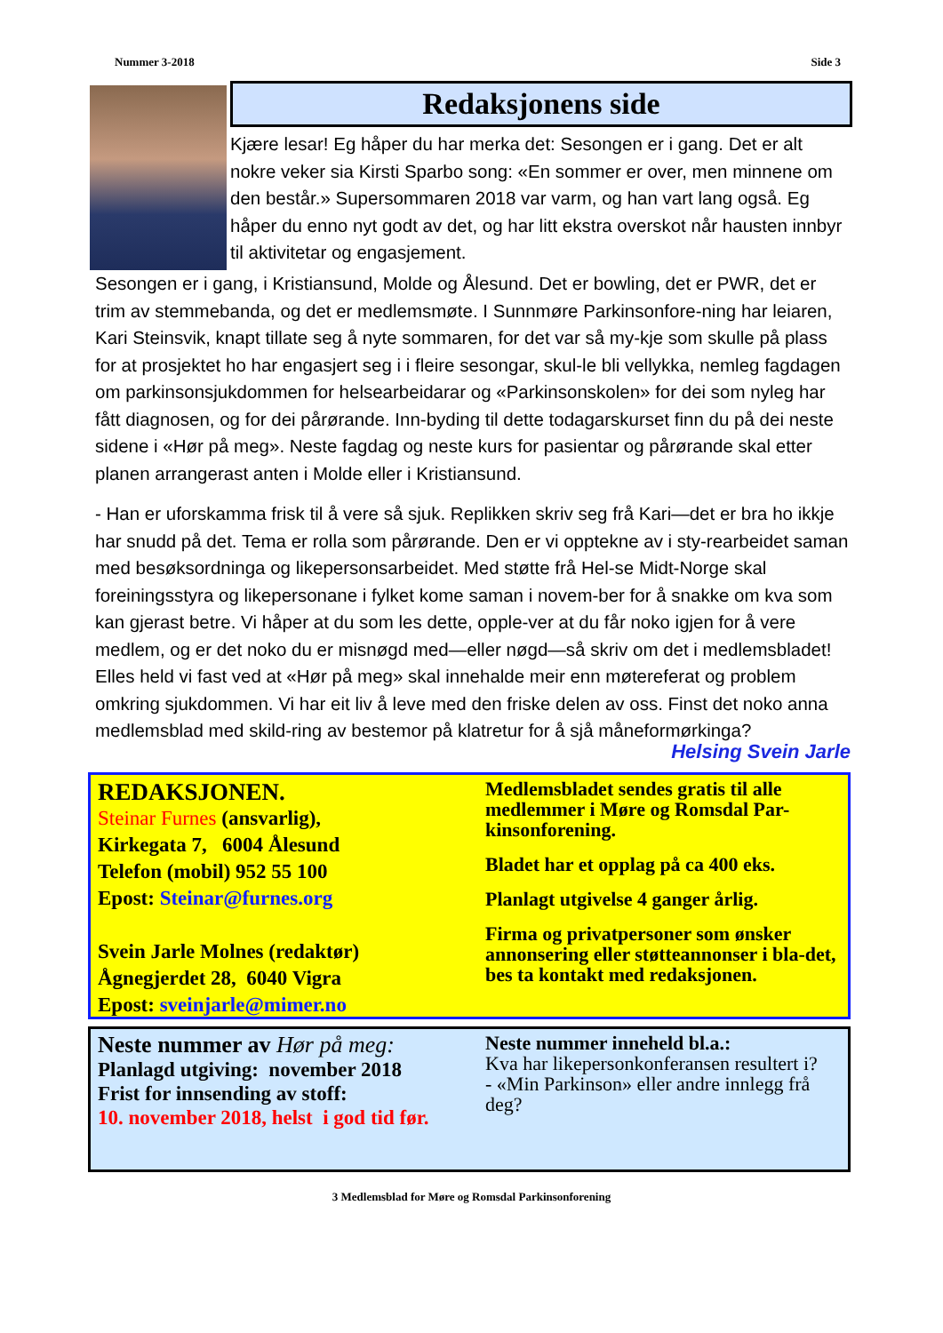Nummer 3-2018 Side 3
Redaksjonens side
Kjære lesar! Eg håper du har merka det: Sesongen er i gang. Det er alt nokre veker sia Kirsti Sparbo song: «En sommer er over, men minnene om den består.» Supersommaren 2018 var varm, og han vart lang også. Eg håper du enno nyt godt av det, og har litt ekstra overskot når hausten innbyr til aktivitetar og engasjement.
Sesongen er i gang, i Kristiansund, Molde og Ålesund. Det er bowling, det er PWR, det er trim av stemmebanda, og det er medlemsmøte. I Sunnmøre Parkinsonfore-ning har leiaren, Kari Steinsvik, knapt tillate seg å nyte sommaren, for det var så my-kje som skulle på plass for at prosjektet ho har engasjert seg i i fleire sesongar, skul-le bli vellykka, nemleg fagdagen om parkinsonsjukdommen for helsearbeidarar og «Parkinsonskolen» for dei som nyleg har fått diagnosen, og for dei pårørande. Inn-byding til dette todagarskurset finn du på dei neste sidene i «Hør på meg». Neste fagdag og neste kurs for pasientar og pårørande skal etter planen arrangerast anten i Molde eller i Kristiansund.
- Han er uforskamma frisk til å vere så sjuk. Replikken skriv seg frå Kari—det er bra ho ikkje har snudd på det. Tema er rolla som pårørande. Den er vi opptekne av i sty-rearbeidet saman med besøksordninga og likepersonsarbeidet. Med støtte frå Hel-se Midt-Norge skal foreiningsstyra og likepersonane i fylket kome saman i novem-ber for å snakke om kva som kan gjerast betre. Vi håper at du som les dette, opple-ver at du får noko igjen for å vere medlem, og er det noko du er misnøgd med—eller nøgd—så skriv om det i medlemsbladet! Elles held vi fast ved at «Hør på meg» skal innehalde meir enn møtereferat og problem omkring sjukdommen. Vi har eit liv å leve med den friske delen av oss. Finst det noko anna medlemsblad med skild-ring av bestemor på klatretur for å sjå måneformørkinga?
Helsing Svein Jarle
REDAKSJONEN.
Steinar Furnes (ansvarlig),
Kirkegata 7, 6004 Ålesund
Telefon (mobil) 952 55 100
Epost: Steinar@furnes.org
Svein Jarle Molnes (redaktør)
Ågnegjerdet 28, 6040 Vigra
Epost: sveinjarle@mimer.no
Medlemsbladet sendes gratis til alle medlemmer i Møre og Romsdal Par-kinsonforening.
Bladet har et opplag på ca 400 eks.
Planlagt utgivelse 4 ganger årlig.
Firma og privatpersoner som ønsker annonsering eller støtteannonser i bla-det, bes ta kontakt med redaksjonen.
Neste nummer av Hør på meg:
Planlagd utgiving: november 2018
Frist for innsending av stoff:
10. november 2018, helst i god tid før.
Neste nummer inneheld bl.a.:
Kva har likepersonkonferansen resultert i?
- «Min Parkinson» eller andre innlegg frå deg?
3 Medlemsblad for Møre og Romsdal Parkinsonforening